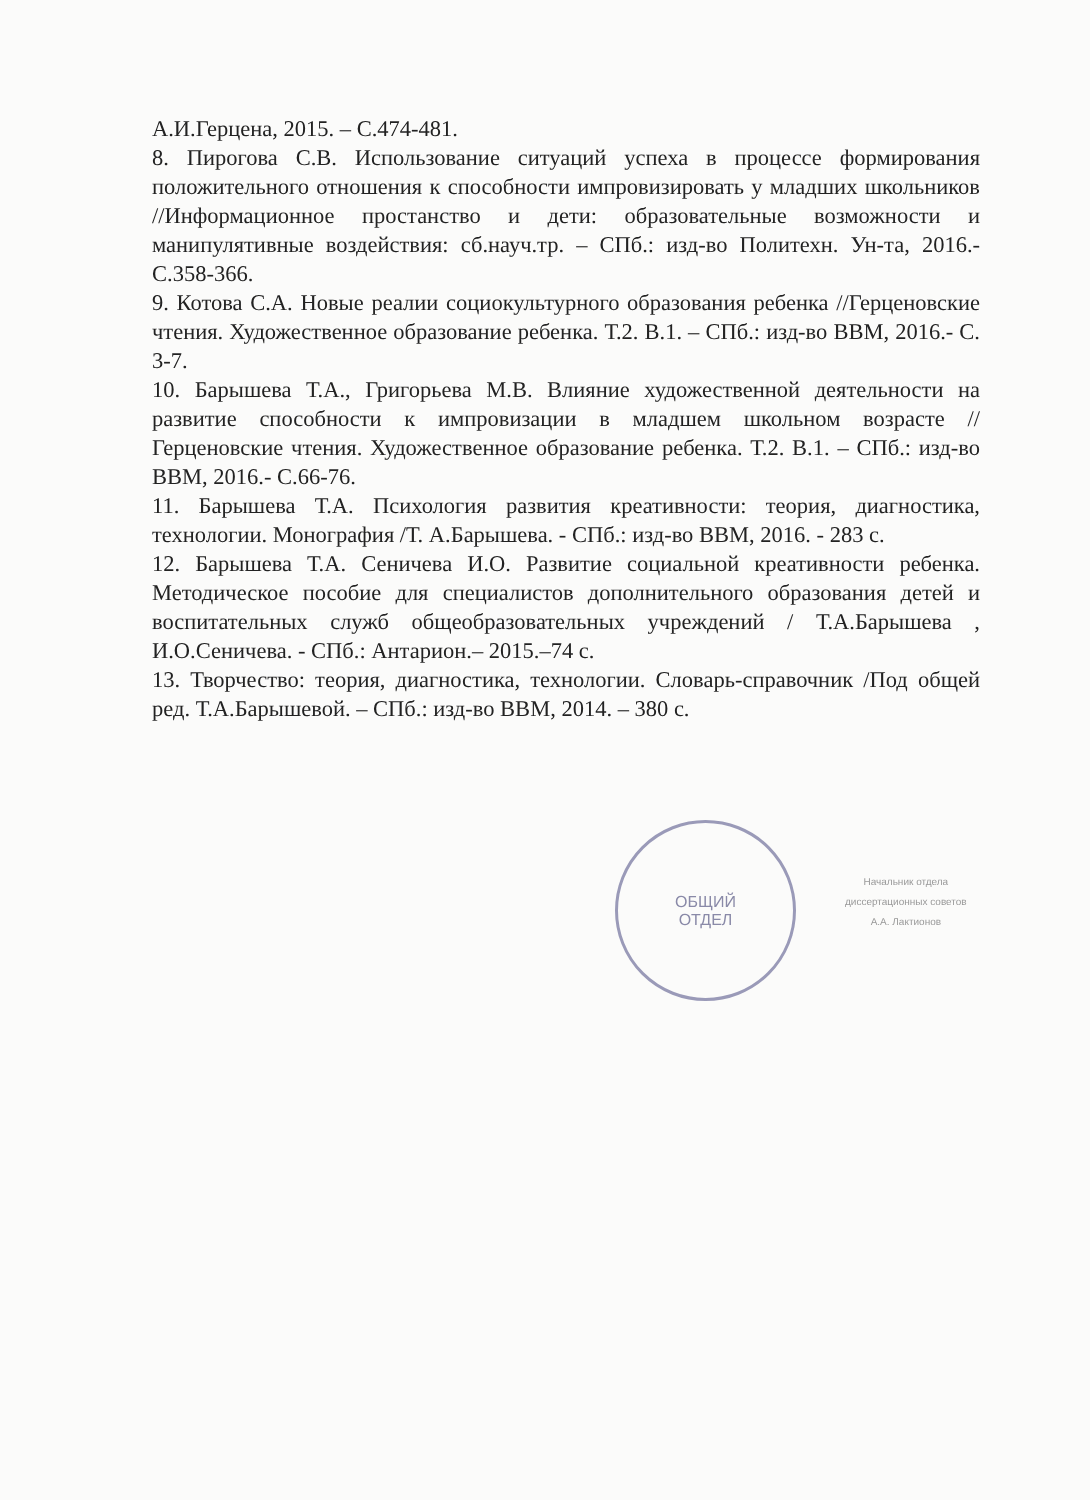А.И.Герцена, 2015. – С.474-481.
8. Пирогова С.В. Использование ситуаций успеха в процессе формирования положительного отношения к способности импровизировать у младших школьников //Информационное простанство и дети: образовательные возможности и манипулятивные воздействия: сб.науч.тр. – СПб.: изд-во Политехн. Ун-та, 2016.- С.358-366.
9. Котова С.А. Новые реалии социокультурного образования ребенка //Герценовские чтения. Художественное образование ребенка. Т.2. В.1. – СПб.: изд-во ВВМ, 2016.- С. 3-7.
10. Барышева Т.А., Григорьева М.В. Влияние художественной деятельности на развитие способности к импровизации в младшем школьном возрасте // Герценовские чтения. Художественное образование ребенка. Т.2. В.1. – СПб.: изд-во ВВМ, 2016.- С.66-76.
11. Барышева Т.А. Психология развития креативности: теория, диагностика, технологии. Монография /Т. А.Барышева. - СПб.: изд-во ВВМ, 2016. - 283 с.
12. Барышева Т.А. Сеничева И.О. Развитие социальной креативности ребенка. Методическое пособие для специалистов дополнительного образования детей и воспитательных служб общеобразовательных учреждений / Т.А.Барышева , И.О.Сеничева. - СПб.: Антарион.– 2015.–74 с.
13. Творчество: теория, диагностика, технологии. Словарь-справочник /Под общей ред. Т.А.Барышевой. – СПб.: изд-во ВВМ, 2014. – 380 с.
ОБЩИЙ
ОТДЕЛ
Начальник отдела
диссертационных советов
А.А. Лактионов